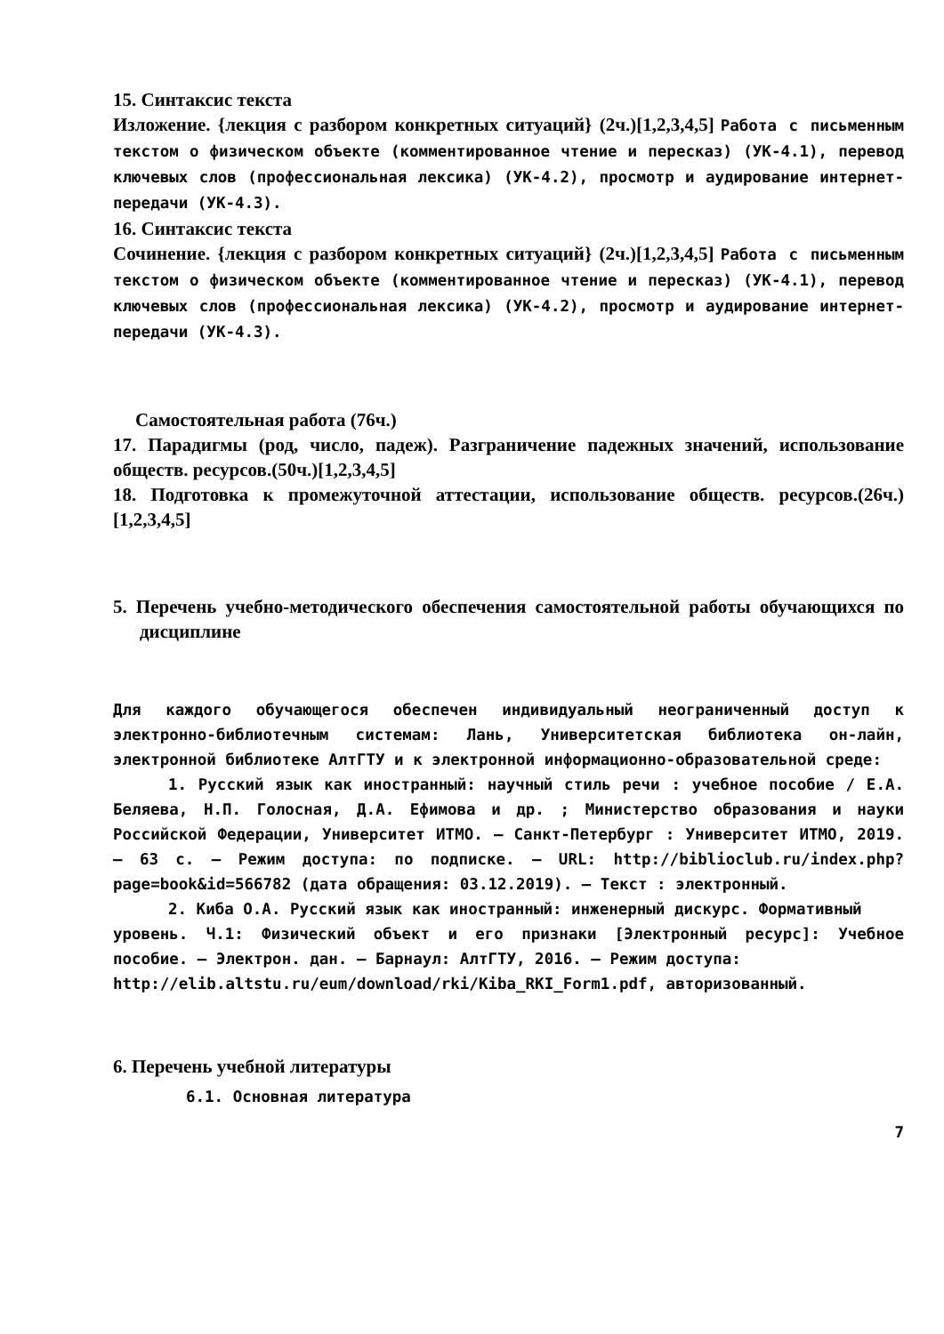15. Синтаксис текста
Изложение. {лекция с разбором конкретных ситуаций} (2ч.)[1,2,3,4,5] Работа с письменным текстом о физическом объекте (комментированное чтение и пересказ) (УК-4.1), перевод ключевых слов (профессиональная лексика) (УК-4.2), просмотр и аудирование интернет-передачи (УК-4.3).
16. Синтаксис текста
Сочинение. {лекция с разбором конкретных ситуаций} (2ч.)[1,2,3,4,5] Работа с письменным текстом о физическом объекте (комментированное чтение и пересказ) (УК-4.1), перевод ключевых слов (профессиональная лексика) (УК-4.2), просмотр и аудирование интернет-передачи (УК-4.3).
Самостоятельная работа (76ч.)
17. Парадигмы (род, число, падеж). Разграничение падежных значений, использование обществ. ресурсов.(50ч.)[1,2,3,4,5]
18. Подготовка к промежуточной аттестации, использование обществ. ресурсов.(26ч.)[1,2,3,4,5]
5. Перечень учебно-методического обеспечения самостоятельной работы обучающихся по дисциплине
Для каждого обучающегося обеспечен индивидуальный неограниченный доступ к электронно-библиотечным системам: Лань, Университетская библиотека он-лайн, электронной библиотеке АлтГТУ и к электронной информационно-образовательной среде:
1. Русский язык как иностранный: научный стиль речи : учебное пособие / Е.А. Беляева, Н.П. Голосная, Д.А. Ефимова и др. ; Министерство образования и науки Российской Федерации, Университет ИТМО. – Санкт-Петербург : Университет ИТМО, 2019. – 63 с. – Режим доступа: по подписке. – URL: http://biblioclub.ru/index.php?page=book&id=566782 (дата обращения: 03.12.2019). – Текст : электронный.
2. Киба О.А. Русский язык как иностранный: инженерный дискурс. Формативный
уровень. Ч.1: Физический объект и его признаки [Электронный ресурс]: Учебное пособие. — Электрон. дан. — Барнаул: АлтГТУ, 2016. — Режим доступа:
http://elib.altstu.ru/eum/download/rki/Kiba_RKI_Form1.pdf, авторизованный.
6. Перечень учебной литературы
6.1. Основная литература
7